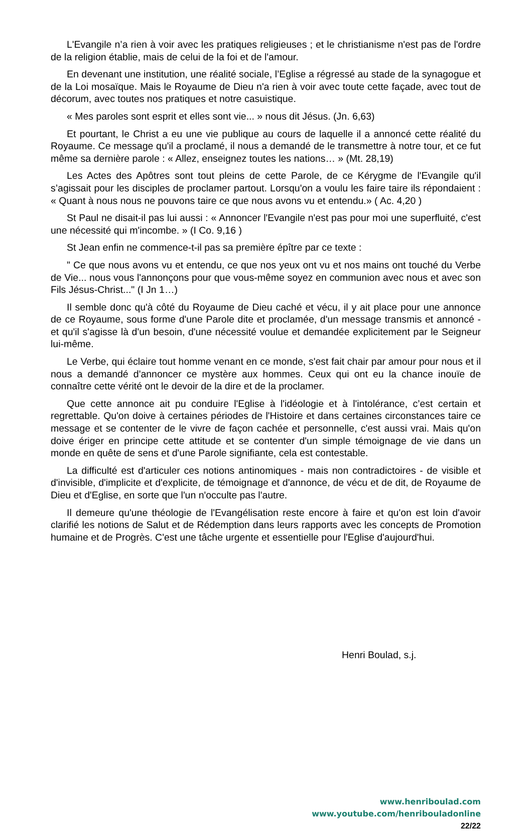L'Evangile n’a rien à voir avec les pratiques religieuses ; et le christianisme n'est pas de l'ordre de la religion établie, mais de celui de la foi et de l'amour.
En devenant une institution, une réalité sociale, l’Eglise a régressé au stade de la synagogue et de la Loi mosaïque. Mais le Royaume de Dieu n'a rien à voir avec toute cette façade, avec tout de décorum, avec toutes nos pratiques et notre casuistique.
« Mes paroles sont esprit et elles sont vie... » nous dit Jésus. (Jn. 6,63)
Et pourtant, le Christ a eu une vie publique au cours de laquelle il a annoncé cette réalité du Royaume. Ce message qu'il a proclamé, il nous a demandé de le transmettre à notre tour, et ce fut même sa dernière parole : « Allez, enseignez toutes les nations… » (Mt. 28,19)
Les Actes des Apôtres sont tout pleins de cette Parole, de ce Kérygme de l'Evangile qu'il s’agissait pour les disciples de proclamer partout. Lorsqu'on a voulu les faire taire ils répondaient : « Quant à nous nous ne pouvons taire ce que nous avons vu et entendu.» ( Ac. 4,20 )
St Paul ne disait-il pas lui aussi : « Annoncer l'Evangile n'est pas pour moi une superfluité, c'est une nécessité qui m'incombe. » (I Co. 9,16 )
St Jean enfin ne commence-t-il pas sa première épître par ce texte :
" Ce que nous avons vu et entendu, ce que nos yeux ont vu et nos mains ont touché du Verbe de Vie... nous vous l'annonçons pour que vous-même soyez en communion avec nous et avec son Fils Jésus-Christ..." (I Jn 1…)
Il semble donc qu'à côté du Royaume de Dieu caché et vécu, il y ait place pour une annonce de ce Royaume, sous forme d'une Parole dite et proclamée, d'un message transmis et annoncé - et qu'il s'agisse là d'un besoin, d'une nécessité voulue et demandée explicitement par le Seigneur lui-même.
Le Verbe, qui éclaire tout homme venant en ce monde, s'est fait chair par amour pour nous et il nous a demandé d'annoncer ce mystère aux hommes. Ceux qui ont eu la chance inouïe de connaître cette vérité ont le devoir de la dire et de la proclamer.
Que cette annonce ait pu conduire l'Eglise à l'idéologie et à l'intolérance, c’est certain et regrettable. Qu'on doive à certaines périodes de l'Histoire et dans certaines circonstances taire ce message et se contenter de le vivre de façon cachée et personnelle, c'est aussi vrai. Mais qu'on doive ériger en principe cette attitude et se contenter d'un simple témoignage de vie dans un monde en quête de sens et d'une Parole signifiante, cela est contestable.
La difficulté est d'articuler ces notions antinomiques - mais non contradictoires - de visible et d'invisible, d'implicite et d'explicite, de témoignage et d'annonce, de vécu et de dit, de Royaume de Dieu et d'Eglise, en sorte que l'un n'occulte pas l'autre.
Il demeure qu'une théologie de l'Evangélisation reste encore à faire et qu'on est loin d'avoir clarifié les notions de Salut et de Rédemption dans leurs rapports avec les concepts de Promotion humaine et de Progrès. C'est une tâche urgente et essentielle pour l'Eglise d'aujourd'hui.
Henri Boulad, s.j.
www.henriboulad.com
www.youtube.com/henribouladonline
22/22